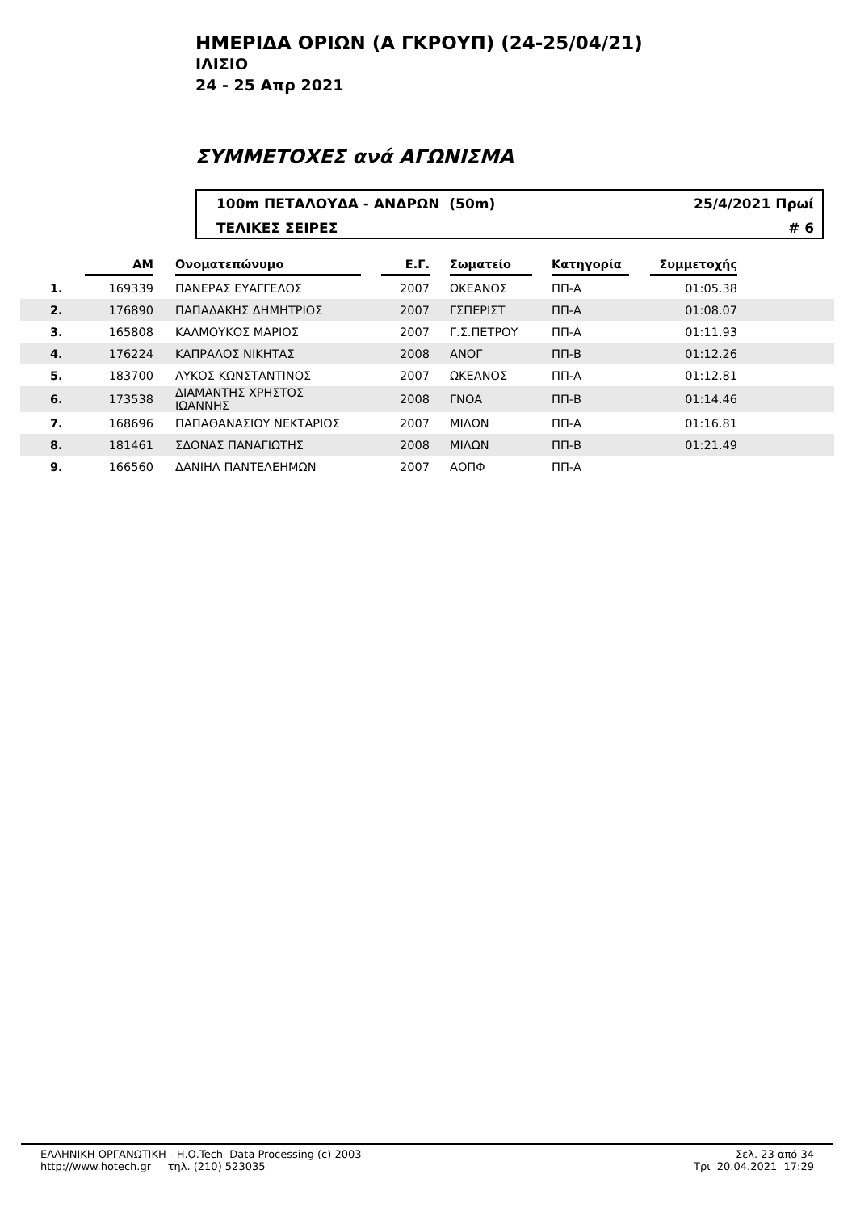ΗΜΕΡΙΔΑ ΟΡΙΩΝ (Α ΓΚΡΟΥΠ) (24-25/04/21)
ΙΛΙΣΙΟ
24 - 25 Απρ 2021
ΣΥΜΜΕΤΟΧΕΣ ανά ΑΓΩΝΙΣΜΑ
100m ΠΕΤΑΛΟΥΔΑ - ΑΝΔΡΩΝ (50m) 25/4/2021 Πρωί
ΤΕΛΙΚΕΣ ΣΕΙΡΕΣ # 6
| | AM | | Ονοματεπώνυμο | | Ε.Γ. | | Σωματείο | | Κατηγορία | | Συμμετοχής | |
| --- | --- | --- | --- | --- | --- | --- | --- | --- | --- | --- | --- | --- |
| 1. | 169339 | | ΠΑΝΕΡΑΣ ΕΥΑΓΓΕΛΟΣ | | 2007 | | ΩΚΕΑΝΟΣ | | ΠΠ-Α | | 01:05.38 | |
| 2. | 176890 | | ΠΑΠΑΔΑΚΗΣ ΔΗΜΗΤΡΙΟΣ | | 2007 | | ΓΣΠΕΡΙΣΤ | | ΠΠ-Α | | 01:08.07 | |
| 3. | 165808 | | ΚΑΛΜΟΥΚΟΣ ΜΑΡΙΟΣ | | 2007 | | Γ.Σ.ΠΕΤΡΟΥ | | ΠΠ-Α | | 01:11.93 | |
| 4. | 176224 | | ΚΑΠΡΑΛΟΣ ΝΙΚΗΤΑΣ | | 2008 | | ΑΝΟΓ | | ΠΠ-Β | | 01:12.26 | |
| 5. | 183700 | | ΛΥΚΟΣ ΚΩΝΣΤΑΝΤΙΝΟΣ | | 2007 | | ΩΚΕΑΝΟΣ | | ΠΠ-Α | | 01:12.81 | |
| 6. | 173538 | | ΔΙΑΜΑΝΤΗΣ ΧΡΗΣΤΟΣ ΙΩΑΝΝΗΣ | | 2008 | | ΓΝΟΑ | | ΠΠ-Β | | 01:14.46 | |
| 7. | 168696 | | ΠΑΠΑΘΑΝΑΣΙΟΥ ΝΕΚΤΑΡΙΟΣ | | 2007 | | ΜΙΛΩΝ | | ΠΠ-Α | | 01:16.81 | |
| 8. | 181461 | | ΣΔΟΝΑΣ ΠΑΝΑΓΙΩΤΗΣ | | 2008 | | ΜΙΛΩΝ | | ΠΠ-Β | | 01:21.49 | |
| 9. | 166560 | | ΔΑΝΙΗΛ ΠΑΝΤΕΛΕΗΜΩΝ | | 2007 | | ΑΟΠΦ | | ΠΠ-Α | | | |
ΕΛΛΗΝΙΚΗ ΟΡΓΑΝΩΤΙΚΗ - Η.Ο.Tech Data Processing (c) 2003
http://www.hotech.gr τηλ. (210) 523035
Σελ. 23 από 34
Τρι 20.04.2021 17:29